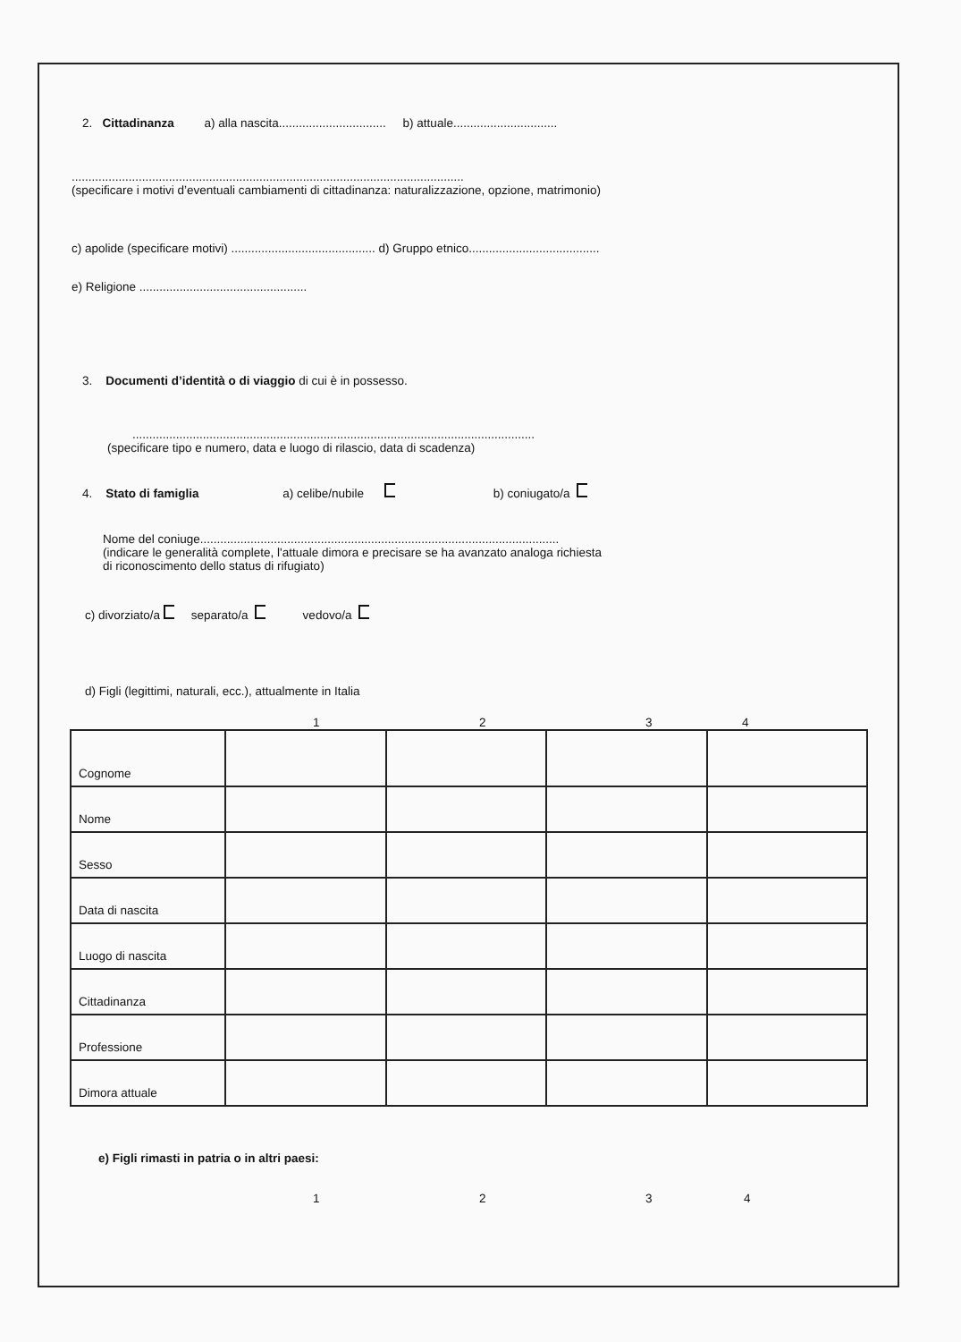2. Cittadinanza a) alla nascita................................ b) attuale...............................
.....................................................................................................................
(specificare i motivi d’eventuali cambiamenti di cittadinanza: naturalizzazione, opzione, matrimonio)
c) apolide (specificare motivi) ........................................... d) Gruppo etnico.......................................
e) Religione ..................................................
3. Documenti d’identità o di viaggio di cui è in possesso.
........................................................................................................................
(specificare tipo e numero, data e luogo di rilascio, data di scadenza)
4. Stato di famiglia a) celibe/nubile b) coniugato/a
Nome del coniuge...........................................................................................................
(indicare le generalità complete, l'attuale dimora e precisare se ha avanzato analoga richiesta
di riconoscimento dello status di rifugiato)
c) divorziato/a separato/a vedovo/a
d) Figli (legittimi, naturali, ecc.), attualmente in Italia
1234
| Cognome | | | | |
| Nome | | | | |
| Sesso | | | | |
| Data di nascita | | | | |
| Luogo di nascita | | | | |
| Cittadinanza | | | | |
| Professione | | | | |
| Dimora attuale | | | | |
e) Figli rimasti in patria o in altri paesi:
1234